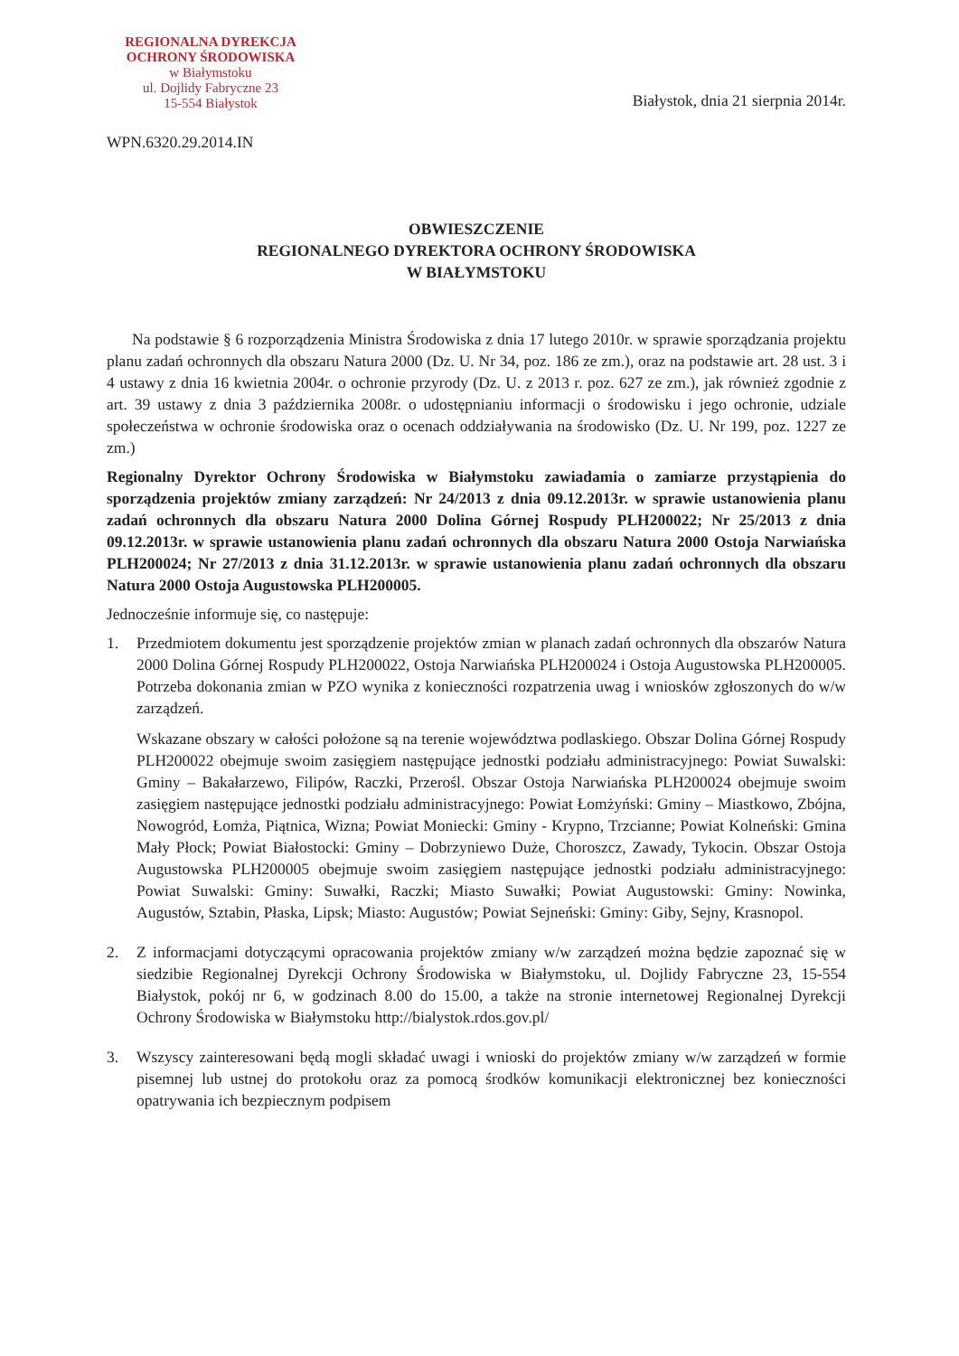REGIONALNA DYREKCJA
OCHRONY ŚRODOWISKA
w Białymstoku
ul. Dojlidy Fabryczne 23
15-554 Białystok
Białystok, dnia 21 sierpnia 2014r.
WPN.6320.29.2014.IN
OBWIESZCZENIE
REGIONALNEGO DYREKTORA OCHRONY ŚRODOWISKA
W BIAŁYMSTOKU
Na podstawie § 6 rozporządzenia Ministra Środowiska z dnia 17 lutego 2010r. w sprawie sporządzania projektu planu zadań ochronnych dla obszaru Natura 2000 (Dz. U. Nr 34, poz. 186 ze zm.), oraz na podstawie art. 28 ust. 3 i 4 ustawy z dnia 16 kwietnia 2004r. o ochronie przyrody (Dz. U. z 2013 r. poz. 627 ze zm.), jak również zgodnie z art. 39 ustawy z dnia 3 października 2008r. o udostępnianiu informacji o środowisku i jego ochronie, udziale społeczeństwa w ochronie środowiska oraz o ocenach oddziaływania na środowisko (Dz. U. Nr 199, poz. 1227 ze zm.)
Regionalny Dyrektor Ochrony Środowiska w Białymstoku zawiadamia o zamiarze przystąpienia do sporządzenia projektów zmiany zarządzeń: Nr 24/2013 z dnia 09.12.2013r. w sprawie ustanowienia planu zadań ochronnych dla obszaru Natura 2000 Dolina Górnej Rospudy PLH200022; Nr 25/2013 z dnia 09.12.2013r. w sprawie ustanowienia planu zadań ochronnych dla obszaru Natura 2000 Ostoja Narwiańska PLH200024; Nr 27/2013 z dnia 31.12.2013r. w sprawie ustanowienia planu zadań ochronnych dla obszaru Natura 2000 Ostoja Augustowska PLH200005.
Jednocześnie informuje się, co następuje:
1. Przedmiotem dokumentu jest sporządzenie projektów zmian w planach zadań ochronnych dla obszarów Natura 2000 Dolina Górnej Rospudy PLH200022, Ostoja Narwiańska PLH200024 i Ostoja Augustowska PLH200005. Potrzeba dokonania zmian w PZO wynika z konieczności rozpatrzenia uwag i wniosków zgłoszonych do w/w zarządzeń.
Wskazane obszary w całości położone są na terenie województwa podlaskiego. Obszar Dolina Górnej Rospudy PLH200022 obejmuje swoim zasięgiem następujące jednostki podziału administracyjnego: Powiat Suwalski: Gminy – Bakałarzewo, Filipów, Raczki, Przerośl. Obszar Ostoja Narwiańska PLH200024 obejmuje swoim zasięgiem następujące jednostki podziału administracyjnego: Powiat Łomżyński: Gminy – Miastkowo, Zbójna, Nowogród, Łomża, Piątnica, Wizna; Powiat Moniecki: Gminy - Krypno, Trzcianne; Powiat Kolneński: Gmina Mały Płock; Powiat Białostocki: Gminy – Dobrzyniewo Duże, Choroszcz, Zawady, Tykocin. Obszar Ostoja Augustowska PLH200005 obejmuje swoim zasięgiem następujące jednostki podziału administracyjnego: Powiat Suwalski: Gminy: Suwałki, Raczki; Miasto Suwałki; Powiat Augustowski: Gminy: Nowinka, Augustów, Sztabin, Płaska, Lipsk; Miasto: Augustów; Powiat Sejneński: Gminy: Giby, Sejny, Krasnopol.
2. Z informacjami dotyczącymi opracowania projektów zmiany w/w zarządzeń można będzie zapoznać się w siedzibie Regionalnej Dyrekcji Ochrony Środowiska w Białymstoku, ul. Dojlidy Fabryczne 23, 15-554 Białystok, pokój nr 6, w godzinach 8.00 do 15.00, a także na stronie internetowej Regionalnej Dyrekcji Ochrony Środowiska w Białymstoku http://bialystok.rdos.gov.pl/
3. Wszyscy zainteresowani będą mogli składać uwagi i wnioski do projektów zmiany w/w zarządzeń w formie pisemnej lub ustnej do protokołu oraz za pomocą środków komunikacji elektronicznej bez konieczności opatrywania ich bezpiecznym podpisem